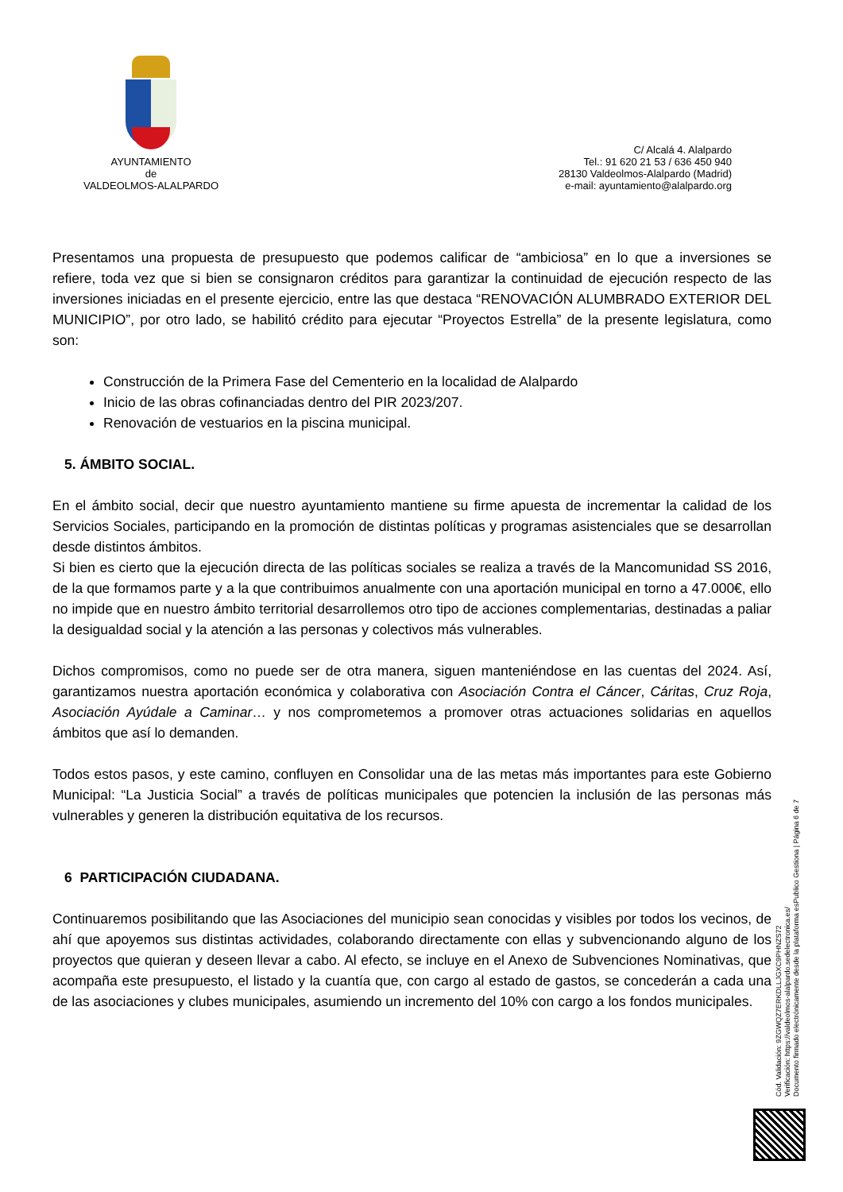AYUNTAMIENTO
de
VALDEOLMOS-ALALPARDO
C/ Alcalá 4. Alalpardo
Tel.: 91 620 21 53 / 636 450 940
28130 Valdeolmos-Alalpardo (Madrid)
e-mail: ayuntamiento@alalpardo.org
Presentamos una propuesta de presupuesto que podemos calificar de “ambiciosa” en lo que a inversiones se refiere, toda vez que si bien se consignaron créditos para garantizar la continuidad de ejecución respecto de las inversiones iniciadas en el presente ejercicio, entre las que destaca “RENOVACIÓN ALUMBRADO EXTERIOR DEL MUNICIPIO”, por otro lado, se habilitó crédito para ejecutar “Proyectos Estrella” de la presente legislatura, como son:
Construcción de la Primera Fase del Cementerio en la localidad de Alalpardo
Inicio de las obras cofinanciadas dentro del PIR 2023/207.
Renovación de vestuarios en la piscina municipal.
5. ÁMBITO SOCIAL.
En el ámbito social, decir que nuestro ayuntamiento mantiene su firme apuesta de incrementar la calidad de los Servicios Sociales, participando en la promoción de distintas políticas y programas asistenciales que se desarrollan desde distintos ámbitos.
Si bien es cierto que la ejecución directa de las políticas sociales se realiza a través de la Mancomunidad SS 2016, de la que formamos parte y a la que contribuimos anualmente con una aportación municipal en torno a 47.000€, ello no impide que en nuestro ámbito territorial desarrollemos otro tipo de acciones complementarias, destinadas a paliar la desigualdad social y la atención a las personas y colectivos más vulnerables.
Dichos compromisos, como no puede ser de otra manera, siguen manteniéndose en las cuentas del 2024. Así, garantizamos nuestra aportación económica y colaborativa con Asociación Contra el Cáncer, Cáritas, Cruz Roja, Asociación Ayúdale a Caminar… y nos comprometemos a promover otras actuaciones solidarias en aquellos ámbitos que así lo demanden.
Todos estos pasos, y este camino, confluyen en Consolidar una de las metas más importantes para este Gobierno Municipal: “La Justicia Social” a través de políticas municipales que potencien la inclusión de las personas más vulnerables y generen la distribución equitativa de los recursos.
6 PARTICIPACIÓN CIUDADANA.
Continuaremos posibilitando que las Asociaciones del municipio sean conocidas y visibles por todos los vecinos, de ahí que apoyemos sus distintas actividades, colaborando directamente con ellas y subvencionando alguno de los proyectos que quieran y deseen llevar a cabo. Al efecto, se incluye en el Anexo de Subvenciones Nominativas, que acompaña este presupuesto, el listado y la cuantía que, con cargo al estado de gastos, se concederán a cada una de las asociaciones y clubes municipales, asumiendo un incremento del 10% con cargo a los fondos municipales.
Cód. Validación: 9ZGWQZ7ERKDLLJGXC9PHNZS72
Verificación: https://valdeolmos-alalpardo.sedelectronica.es/
Documento firmado electrónicamente desde la plataforma esPublico Gestiona | Página 6 de 7